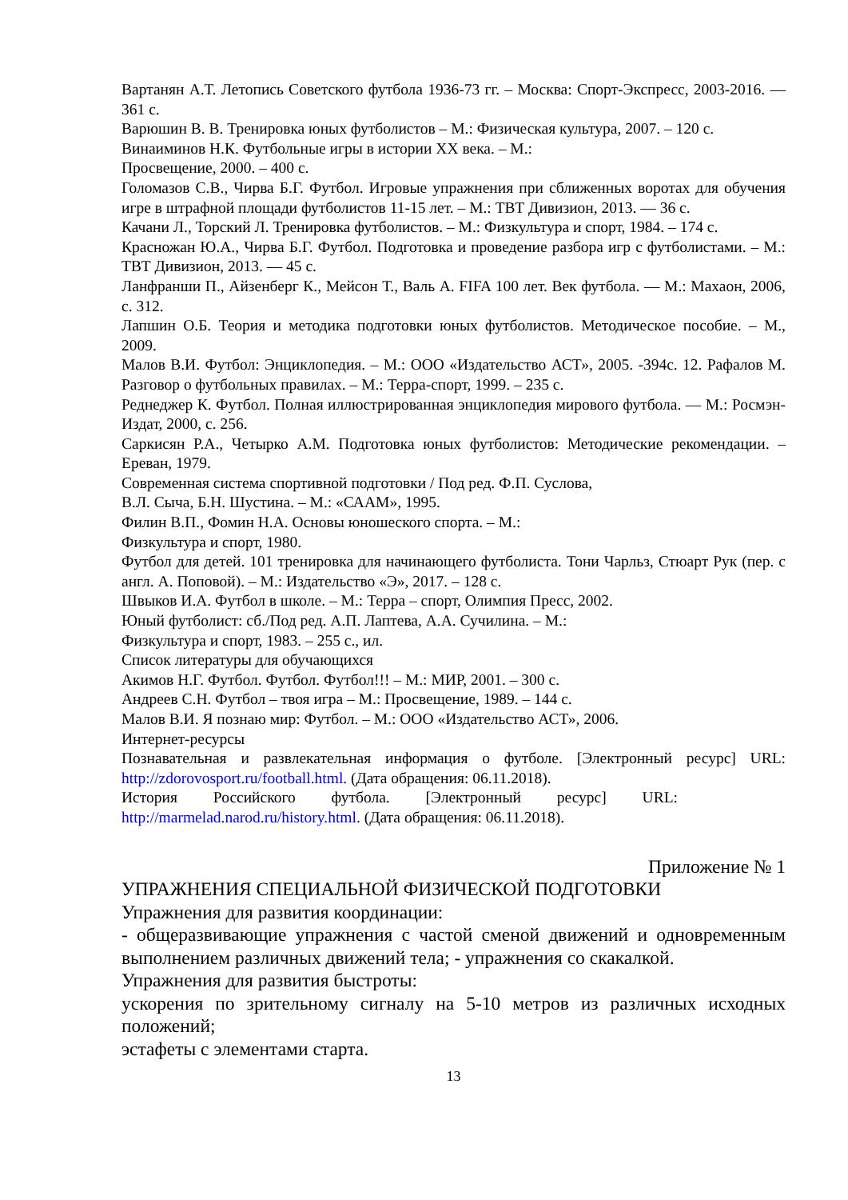Вартанян А.Т. Летопись Советского футбола 1936-73 гг. – Москва: Спорт-Экспресс, 2003-2016. — 361 с.
Варюшин В. В. Тренировка юных футболистов – М.: Физическая культура, 2007. – 120 с.
Винаиминов Н.К. Футбольные игры в истории XX века. – М.:
Просвещение, 2000. – 400 с.
Голомазов С.В., Чирва Б.Г. Футбол. Игровые упражнения при сближенных воротах для обучения игре в штрафной площади футболистов 11-15 лет. – М.: ТВТ Дивизион, 2013. — 36 с.
Качани Л., Торский Л. Тренировка футболистов. – М.: Физкультура и спорт, 1984. – 174 с.
Красножан Ю.А., Чирва Б.Г. Футбол. Подготовка и проведение разбора игр с футболистами. – М.: ТВТ Дивизион, 2013. — 45 с.
Ланфранши П., Айзенберг К., Мейсон Т., Валь А. FIFA 100 лет. Век футбола. — М.: Махаон, 2006, с. 312.
Лапшин О.Б. Теория и методика подготовки юных футболистов. Методическое пособие. – М., 2009.
Малов В.И. Футбол: Энциклопедия. – М.: ООО «Издательство АСТ», 2005. -394с. 12. Рафалов М. Разговор о футбольных правилах. – М.: Терра-спорт, 1999. – 235 с.
Реднеджер К. Футбол. Полная иллюстрированная энциклопедия мирового футбола. — М.: Росмэн-Издат, 2000, с. 256.
Саркисян Р.А., Четырко А.М. Подготовка юных футболистов: Методические рекомендации. – Ереван, 1979.
Современная система спортивной подготовки / Под ред. Ф.П. Суслова,
В.Л. Сыча, Б.Н. Шустина. – М.: «СААМ», 1995.
Филин В.П., Фомин Н.А. Основы юношеского спорта. – М.:
Физкультура и спорт, 1980.
Футбол для детей. 101 тренировка для начинающего футболиста. Тони Чарльз, Стюарт Рук (пер. с англ. А. Поповой). – М.: Издательство «Э», 2017. – 128 с.
Швыков И.А. Футбол в школе. – М.: Терра – спорт, Олимпия Пресс, 2002.
Юный футболист: сб./Под ред. А.П. Лаптева, А.А. Сучилина. – М.:
Физкультура и спорт, 1983. – 255 с., ил.
Список литературы для обучающихся
Акимов Н.Г. Футбол. Футбол. Футбол!!! – М.: МИР, 2001. – 300 с.
Андреев С.Н. Футбол – твоя игра – М.: Просвещение, 1989. – 144 с.
Малов В.И. Я познаю мир: Футбол. – М.: ООО «Издательство АСТ», 2006.
Интернет-ресурсы
Познавательная и развлекательная информация о футболе. [Электронный ресурс] URL: http://zdorovosport.ru/football.html. (Дата обращения: 06.11.2018).
История Российского футбола. [Электронный ресурс] URL:
http://marmelad.narod.ru/history.html. (Дата обращения: 06.11.2018).
Приложение № 1
УПРАЖНЕНИЯ СПЕЦИАЛЬНОЙ ФИЗИЧЕСКОЙ ПОДГОТОВКИ
Упражнения для развития координации:
- общеразвивающие упражнения с частой сменой движений и одновременным выполнением различных движений тела; - упражнения со скакалкой.
Упражнения для развития быстроты:
ускорения по зрительному сигналу на 5-10 метров из различных исходных положений;
эстафеты с элементами старта.
13